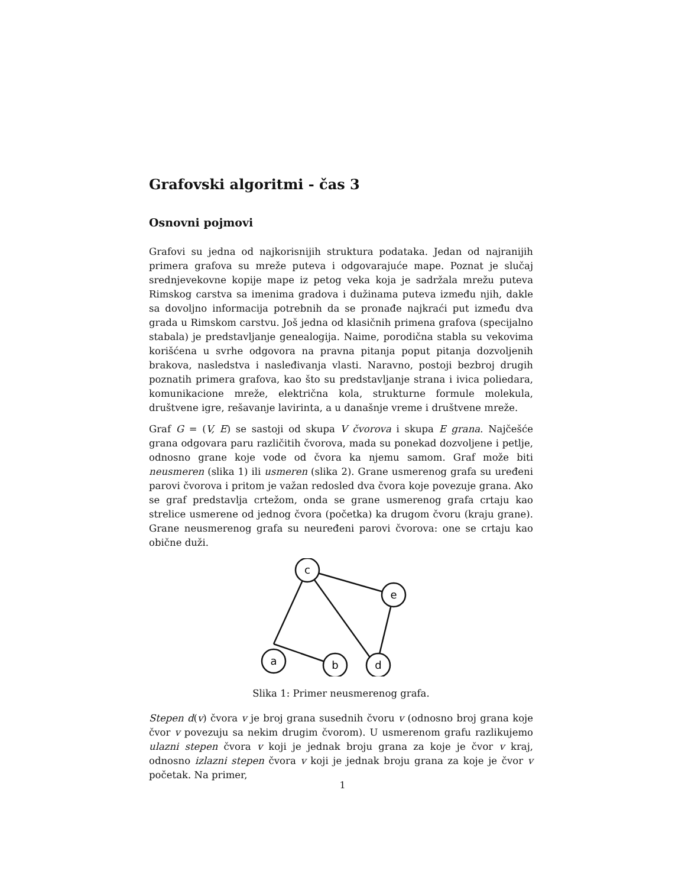Grafovski algoritmi - čas 3
Osnovni pojmovi
Grafovi su jedna od najkorisnijih struktura podataka. Jedan od najranijih primera grafova su mreže puteva i odgovarajuće mape. Poznat je slučaj srednjevekovne kopije mape iz petog veka koja je sadržala mrežu puteva Rimskog carstva sa imenima gradova i dužinama puteva između njih, dakle sa dovoljno informacija potrebnih da se pronađe najkraći put između dva grada u Rimskom carstvu. Još jedna od klasičnih primena grafova (specijalno stabala) je predstavljanje genealogija. Naime, porodična stabla su vekovima korišćena u svrhe odgovora na pravna pitanja poput pitanja dozvoljenih brakova, nasledstva i nasleđivanja vlasti. Naravno, postoji bezbroj drugih poznatih primera grafova, kao što su predstavljanje strana i ivica poliedara, komunikacione mreže, električna kola, strukturne formule molekula, društvene igre, rešavanje lavirinta, a u današnje vreme i društvene mreže.
Graf G = (V, E) se sastoji od skupa V čvorova i skupa E grana. Najčešće grana odgovara paru različitih čvorova, mada su ponekad dozvoljene i petlje, odnosno grane koje vode od čvora ka njemu samom. Graf može biti neusmeren (slika 1) ili usmeren (slika 2). Grane usmerenog grafa su uređeni parovi čvorova i pritom je važan redosled dva čvora koje povezuje grana. Ako se graf predstavlja crtežom, onda se grane usmerenog grafa crtaju kao strelice usmerene od jednog čvora (početka) ka drugom čvoru (kraju grane). Grane neusmerenog grafa su neuređeni parovi čvorova: one se crtaju kao obične duži.
c
e
a
b
d
Slika 1: Primer neusmerenog grafa.
Stepen d(v) čvora v je broj grana susednih čvoru v (odnosno broj grana koje čvor v povezuju sa nekim drugim čvorom). U usmerenom grafu razlikujemo ulazni stepen čvora v koji je jednak broju grana za koje je čvor v kraj, odnosno izlazni stepen čvora v koji je jednak broju grana za koje je čvor v početak. Na primer,
1